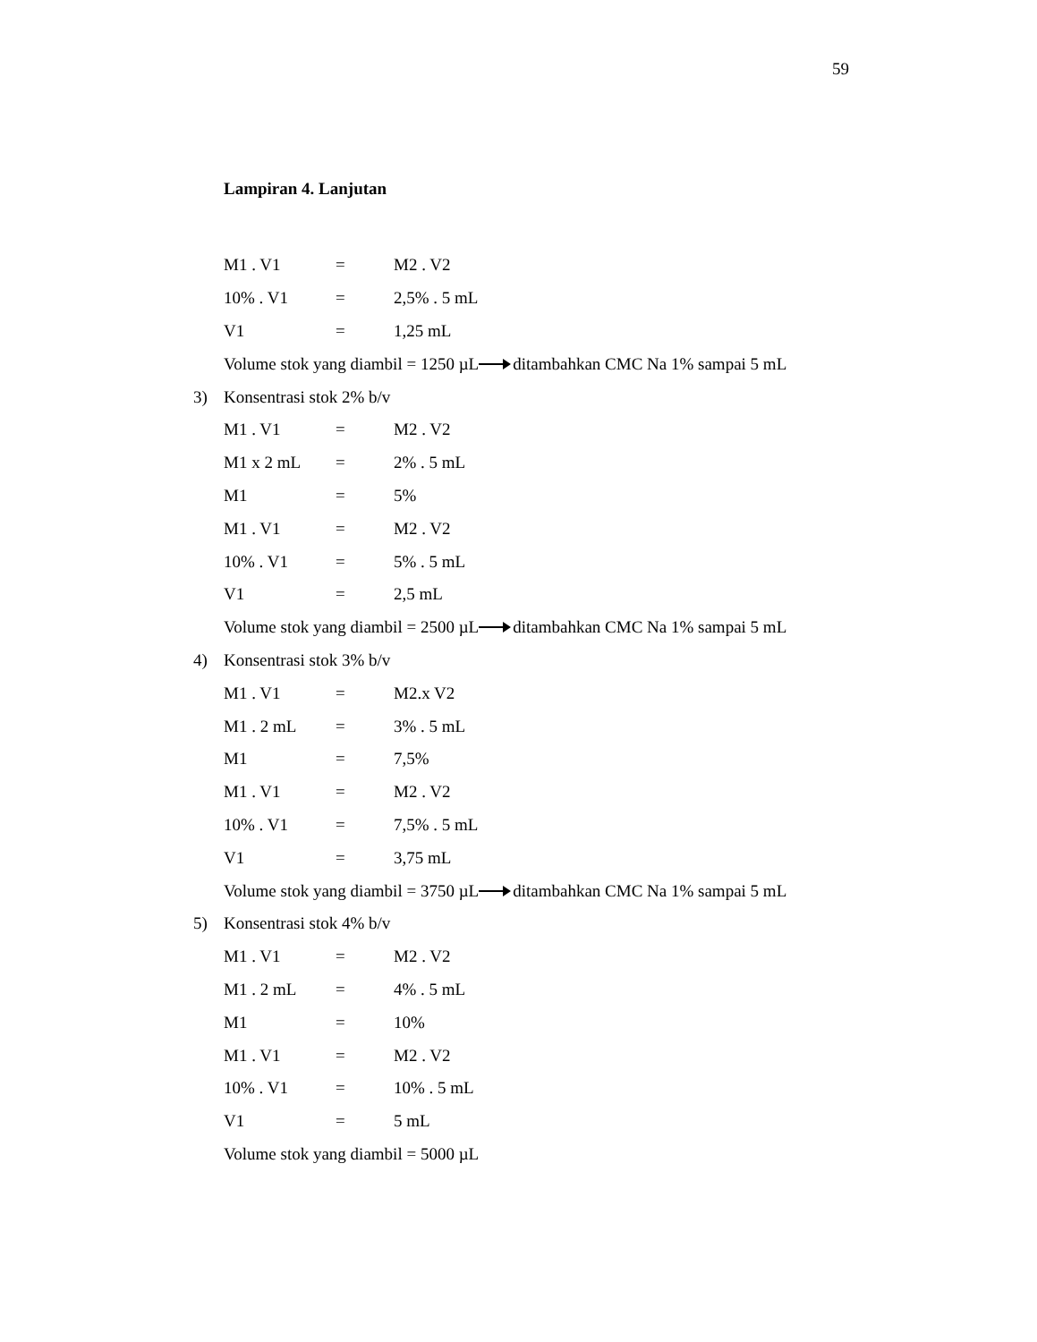59
Lampiran 4. Lanjutan
M1 . V1 = M2 . V2
10% . V1 = 2,5% . 5 mL
V1 = 1,25 mL
Volume stok yang diambil = 1250 µL ditambahkan CMC Na 1% sampai 5 mL
3) Konsentrasi stok 2% b/v
M1 . V1 = M2 . V2
M1 x 2 mL = 2% . 5 mL
M1 = 5%
M1 . V1 = M2 . V2
10% . V1 = 5% . 5 mL
V1 = 2,5 mL
Volume stok yang diambil = 2500 µL ditambahkan CMC Na 1% sampai 5 mL
4) Konsentrasi stok 3% b/v
M1 . V1 = M2.x V2
M1 . 2 mL = 3% . 5 mL
M1 = 7,5%
M1 . V1 = M2 . V2
10% . V1 = 7,5% . 5 mL
V1 = 3,75 mL
Volume stok yang diambil = 3750 µL ditambahkan CMC Na 1% sampai 5 mL
5) Konsentrasi stok 4% b/v
M1 . V1 = M2 . V2
M1 . 2 mL = 4% . 5 mL
M1 = 10%
M1 . V1 = M2 . V2
10% . V1 = 10% . 5 mL
V1 = 5 mL
Volume stok yang diambil = 5000 µL